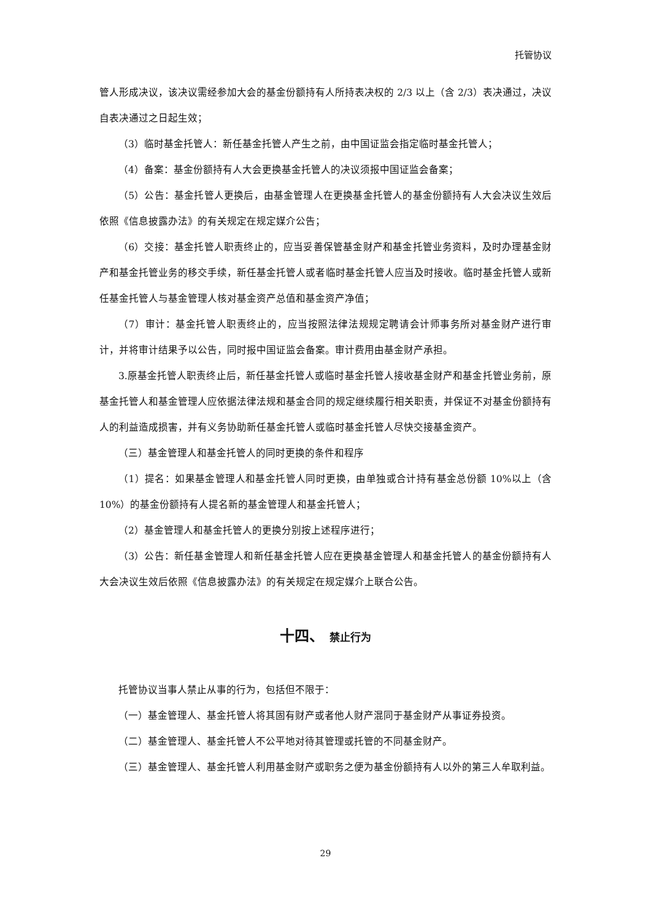托管协议
管人形成决议，该决议需经参加大会的基金份额持有人所持表决权的 2/3 以上（含 2/3）表决通过，决议自表决通过之日起生效；
（3）临时基金托管人：新任基金托管人产生之前，由中国证监会指定临时基金托管人；
（4）备案：基金份额持有人大会更换基金托管人的决议须报中国证监会备案；
（5）公告：基金托管人更换后，由基金管理人在更换基金托管人的基金份额持有人大会决议生效后依照《信息披露办法》的有关规定在规定媒介公告；
（6）交接：基金托管人职责终止的，应当妥善保管基金财产和基金托管业务资料，及时办理基金财产和基金托管业务的移交手续，新任基金托管人或者临时基金托管人应当及时接收。临时基金托管人或新任基金托管人与基金管理人核对基金资产总值和基金资产净值；
（7）审计：基金托管人职责终止的，应当按照法律法规规定聘请会计师事务所对基金财产进行审计，并将审计结果予以公告，同时报中国证监会备案。审计费用由基金财产承担。
3.原基金托管人职责终止后，新任基金托管人或临时基金托管人接收基金财产和基金托管业务前，原基金托管人和基金管理人应依据法律法规和基金合同的规定继续履行相关职责，并保证不对基金份额持有人的利益造成损害，并有义务协助新任基金托管人或临时基金托管人尽快交接基金资产。
（三）基金管理人和基金托管人的同时更换的条件和程序
（1）提名：如果基金管理人和基金托管人同时更换，由单独或合计持有基金总份额 10%以上（含 10%）的基金份额持有人提名新的基金管理人和基金托管人；
（2）基金管理人和基金托管人的更换分别按上述程序进行；
（3）公告：新任基金管理人和新任基金托管人应在更换基金管理人和基金托管人的基金份额持有人大会决议生效后依照《信息披露办法》的有关规定在规定媒介上联合公告。
十四、 禁止行为
托管协议当事人禁止从事的行为，包括但不限于：
（一）基金管理人、基金托管人将其固有财产或者他人财产混同于基金财产从事证券投资。
（二）基金管理人、基金托管人不公平地对待其管理或托管的不同基金财产。
（三）基金管理人、基金托管人利用基金财产或职务之便为基金份额持有人以外的第三人牟取利益。
29